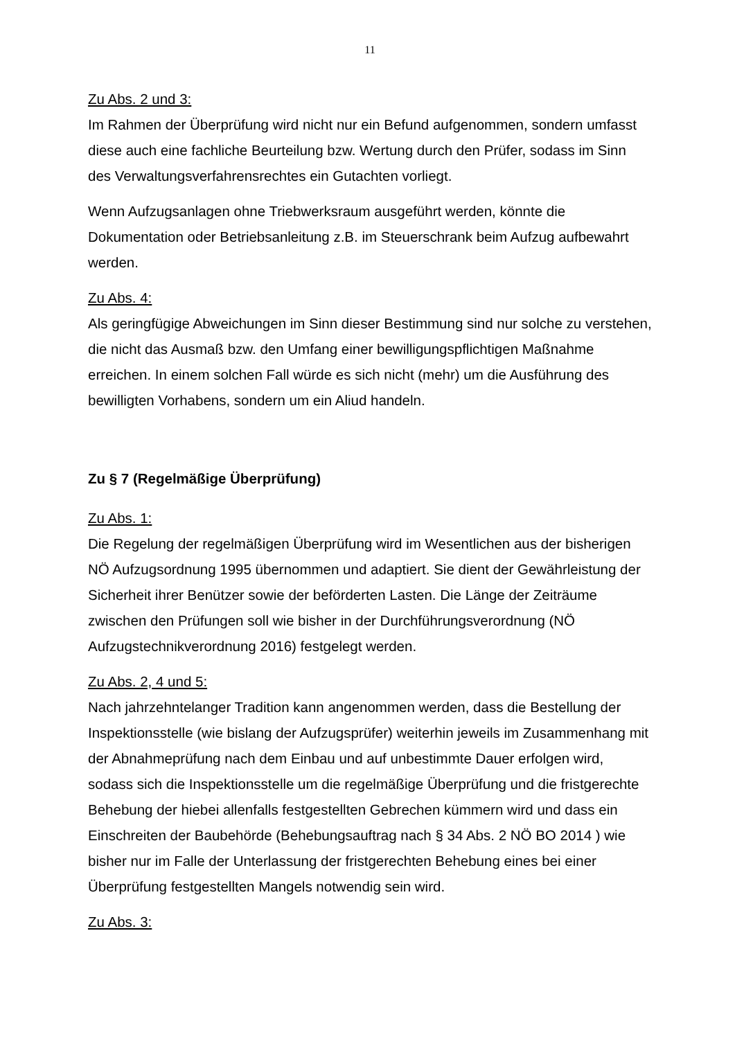11
Zu Abs. 2 und 3:
Im Rahmen der Überprüfung wird nicht nur ein Befund aufgenommen, sondern umfasst diese auch eine fachliche Beurteilung bzw. Wertung durch den Prüfer, sodass im Sinn des Verwaltungsverfahrensrechtes ein Gutachten vorliegt.
Wenn Aufzugsanlagen ohne Triebwerksraum ausgeführt werden, könnte die Dokumentation oder Betriebsanleitung z.B. im Steuerschrank beim Aufzug aufbewahrt werden.
Zu Abs. 4:
Als geringfügige Abweichungen im Sinn dieser Bestimmung sind nur solche zu verstehen, die nicht das Ausmaß bzw. den Umfang einer bewilligungspflichtigen Maßnahme erreichen. In einem solchen Fall würde es sich nicht (mehr) um die Ausführung des bewilligten Vorhabens, sondern um ein Aliud handeln.
Zu § 7 (Regelmäßige Überprüfung)
Zu Abs. 1:
Die Regelung der regelmäßigen Überprüfung wird im Wesentlichen aus der bisherigen NÖ Aufzugsordnung 1995 übernommen und adaptiert. Sie dient der Gewährleistung der Sicherheit ihrer Benützer sowie der beförderten Lasten. Die Länge der Zeiträume zwischen den Prüfungen soll wie bisher in der Durchführungsverordnung (NÖ Aufzugstechnikverordnung 2016) festgelegt werden.
Zu Abs. 2, 4 und 5:
Nach jahrzehntelanger Tradition kann angenommen werden, dass die Bestellung der Inspektionsstelle (wie bislang der Aufzugsprüfer) weiterhin jeweils im Zusammenhang mit der Abnahmeprüfung nach dem Einbau und auf unbestimmte Dauer erfolgen wird, sodass sich die Inspektionsstelle um die regelmäßige Überprüfung und die fristgerechte Behebung der hiebei allenfalls festgestellten Gebrechen kümmern wird und dass ein Einschreiten der Baubehörde (Behebungsauftrag nach § 34 Abs. 2 NÖ BO 2014 ) wie bisher nur im Falle der Unterlassung der fristgerechten Behebung eines bei einer Überprüfung festgestellten Mangels notwendig sein wird.
Zu Abs. 3: